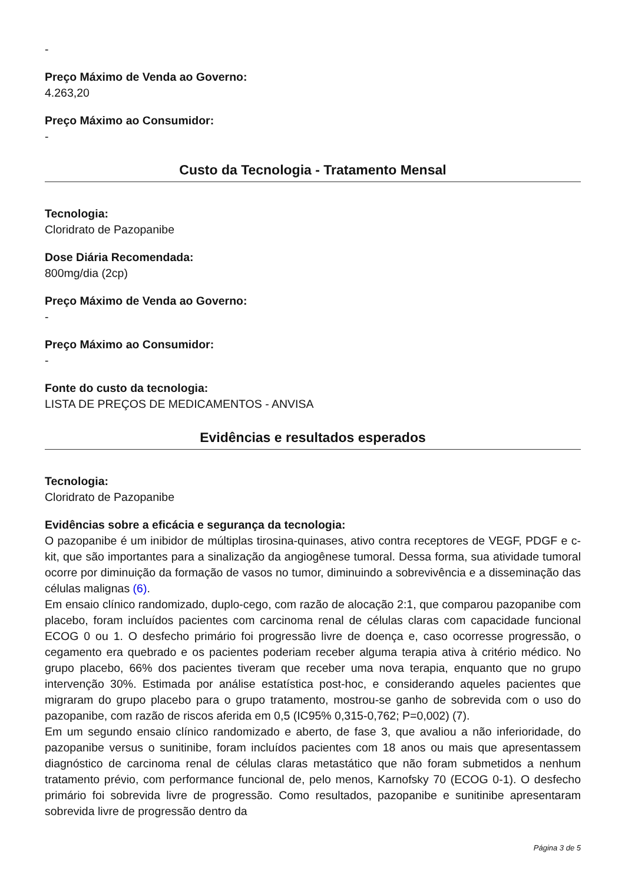-
Preço Máximo de Venda ao Governo:
4.263,20
Preço Máximo ao Consumidor:
-
Custo da Tecnologia - Tratamento Mensal
Tecnologia:
Cloridrato de Pazopanibe
Dose Diária Recomendada:
800mg/dia (2cp)
Preço Máximo de Venda ao Governo:
-
Preço Máximo ao Consumidor:
-
Fonte do custo da tecnologia:
LISTA DE PREÇOS DE MEDICAMENTOS - ANVISA
Evidências e resultados esperados
Tecnologia:
Cloridrato de Pazopanibe
Evidências sobre a eficácia e segurança da tecnologia:
O pazopanibe é um inibidor de múltiplas tirosina-quinases, ativo contra receptores de VEGF, PDGF e c-kit, que são importantes para a sinalização da angiogênese tumoral. Dessa forma, sua atividade tumoral ocorre por diminuição da formação de vasos no tumor, diminuindo a sobrevivência e a disseminação das células malignas (6).
Em ensaio clínico randomizado, duplo-cego, com razão de alocação 2:1, que comparou pazopanibe com placebo, foram incluídos pacientes com carcinoma renal de células claras com capacidade funcional ECOG 0 ou 1. O desfecho primário foi progressão livre de doença e, caso ocorresse progressão, o cegamento era quebrado e os pacientes poderiam receber alguma terapia ativa à critério médico. No grupo placebo, 66% dos pacientes tiveram que receber uma nova terapia, enquanto que no grupo intervenção 30%. Estimada por análise estatística post-hoc, e considerando aqueles pacientes que migraram do grupo placebo para o grupo tratamento, mostrou-se ganho de sobrevida com o uso do pazopanibe, com razão de riscos aferida em 0,5 (IC95% 0,315-0,762; P=0,002) (7).
Em um segundo ensaio clínico randomizado e aberto, de fase 3, que avaliou a não inferioridade, do pazopanibe versus o sunitinibe, foram incluídos pacientes com 18 anos ou mais que apresentassem diagnóstico de carcinoma renal de células claras metastático que não foram submetidos a nenhum tratamento prévio, com performance funcional de, pelo menos, Karnofsky 70 (ECOG 0-1). O desfecho primário foi sobrevida livre de progressão. Como resultados, pazopanibe e sunitinibe apresentaram sobrevida livre de progressão dentro da
Página 3 de 5